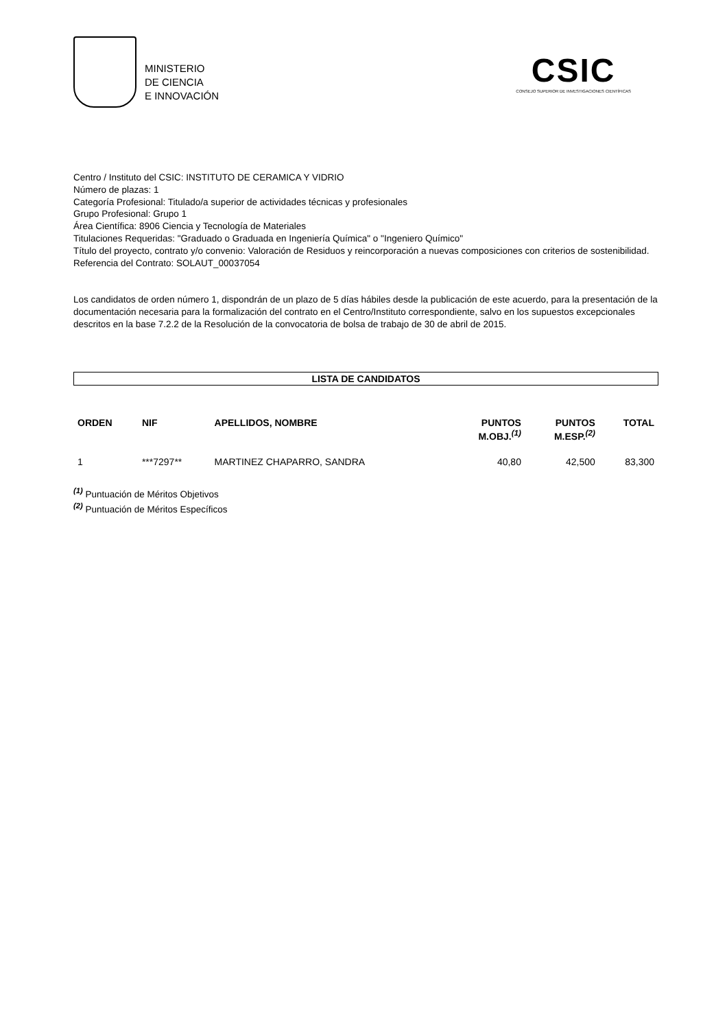MINISTERIO
DE CIENCIA
E INNOVACIÓN
CSIC
CONSEJO SUPERIOR DE INVESTIGACIONES CIENTÍFICAS
Centro / Instituto del CSIC: INSTITUTO DE CERAMICA Y VIDRIO
Número de plazas: 1
Categoría Profesional: Titulado/a superior de actividades técnicas y profesionales
Grupo Profesional: Grupo 1
Área Científica: 8906 Ciencia y Tecnología de Materiales
Titulaciones Requeridas: "Graduado o Graduada en Ingeniería Química" o "Ingeniero Químico"
Título del proyecto, contrato y/o convenio: Valoración de Residuos y reincorporación a nuevas composiciones con criterios de sostenibilidad.
Referencia del Contrato: SOLAUT_00037054
Los candidatos de orden número 1, dispondrán de un plazo de 5 días hábiles desde la publicación de este acuerdo, para la presentación de la documentación necesaria para la formalización del contrato en el Centro/Instituto correspondiente, salvo en los supuestos excepcionales descritos en la base 7.2.2 de la Resolución de la convocatoria de bolsa de trabajo de 30 de abril de 2015.
LISTA DE CANDIDATOS
| ORDEN | NIF | APELLIDOS, NOMBRE | PUNTOS M.OBJ.<sup>(1)</sup> | PUNTOS M.ESP.<sup>(2)</sup> | TOTAL |
| --- | --- | --- | --- | --- | --- |
| 1 | ***7297** | MARTINEZ CHAPARRO, SANDRA | 40,80 | 42,500 | 83,300 |
<sup>(1)</sup> Puntuación de Méritos Objetivos
<sup>(2)</sup> Puntuación de Méritos Específicos